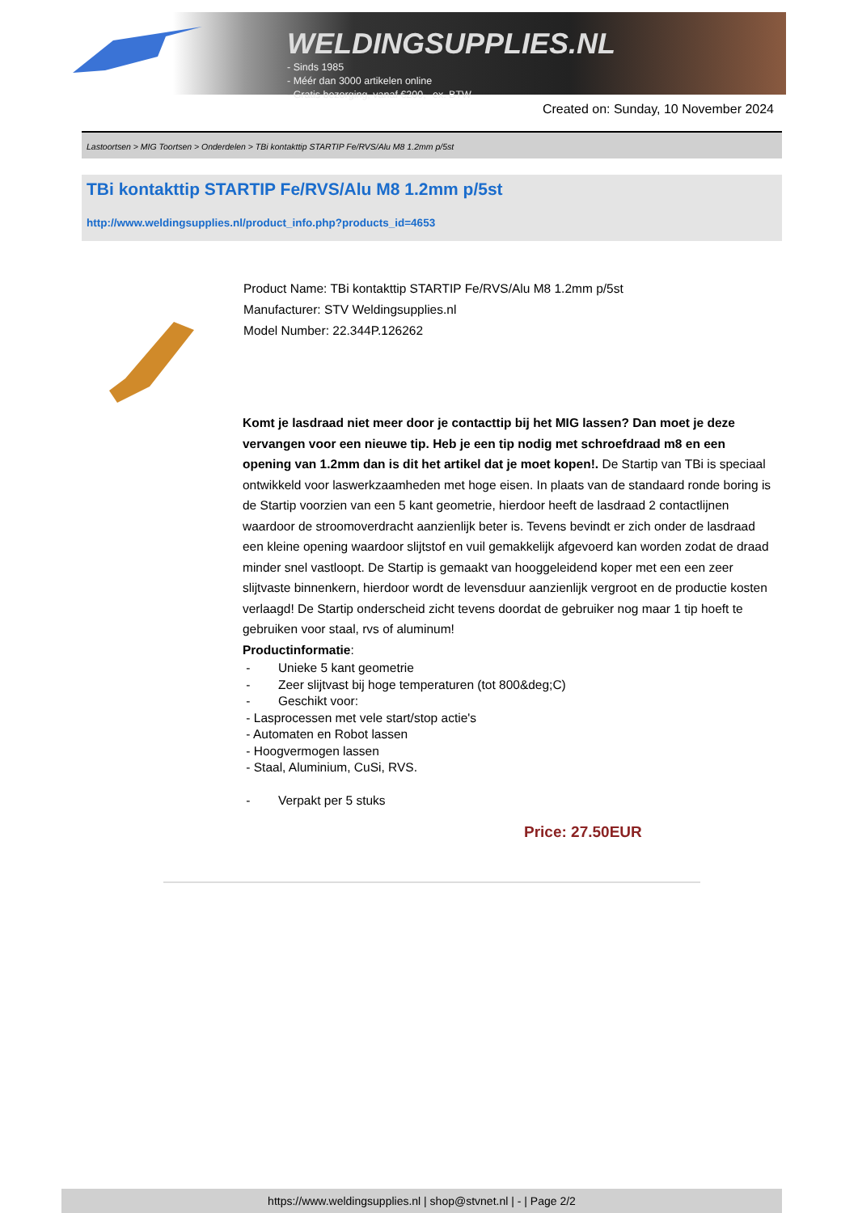WELDINGSUPPLIES.NL
- Sinds 1985
- Méér dan 3000 artikelen online
- Gratis bezorging, vanaf €200,--ex. BTW
Created on: Sunday, 10 November 2024
Lastoortsen > MIG Toortsen > Onderdelen > TBi kontakttip STARTIP Fe/RVS/Alu M8 1.2mm p/5st
TBi kontakttip STARTIP Fe/RVS/Alu M8 1.2mm p/5st
http://www.weldingsupplies.nl/product_info.php?products_id=4653
Product Name: TBi kontakttip STARTIP Fe/RVS/Alu M8 1.2mm p/5st
Manufacturer: STV Weldingsupplies.nl
Model Number: 22.344P.126262
Komt je lasdraad niet meer door je contacttip bij het MIG lassen? Dan moet je deze vervangen voor een nieuwe tip. Heb je een tip nodig met schroefdraad m8 en een opening van 1.2mm dan is dit het artikel dat je moet kopen!. De Startip van TBi is speciaal ontwikkeld voor laswerkzaamheden met hoge eisen. In plaats van de standaard ronde boring is de Startip voorzien van een 5 kant geometrie, hierdoor heeft de lasdraad 2 contactlijnen waardoor de stroomoverdracht aanzienlijk beter is. Tevens bevindt er zich onder de lasdraad een kleine opening waardoor slijtstof en vuil gemakkelijk afgevoerd kan worden zodat de draad minder snel vastloopt. De Startip is gemaakt van hooggeleidend koper met een een zeer slijtvaste binnenkern, hierdoor wordt de levensduur aanzienlijk vergroot en de productie kosten verlaagd! De Startip onderscheid zicht tevens doordat de gebruiker nog maar 1 tip hoeft te gebruiken voor staal, rvs of aluminum!
Productinformatie:
- Unieke 5 kant geometrie
- Zeer slijtvast bij hoge temperaturen (tot 800&deg;C)
- Geschikt voor:
- Lasprocessen met vele start/stop actie's
- Automaten en Robot lassen
- Hoogvermogen lassen
- Staal, Aluminium, CuSi, RVS.
- Verpakt per 5 stuks
Price: 27.50EUR
https://www.weldingsupplies.nl | shop@stvnet.nl | - | Page 2/2